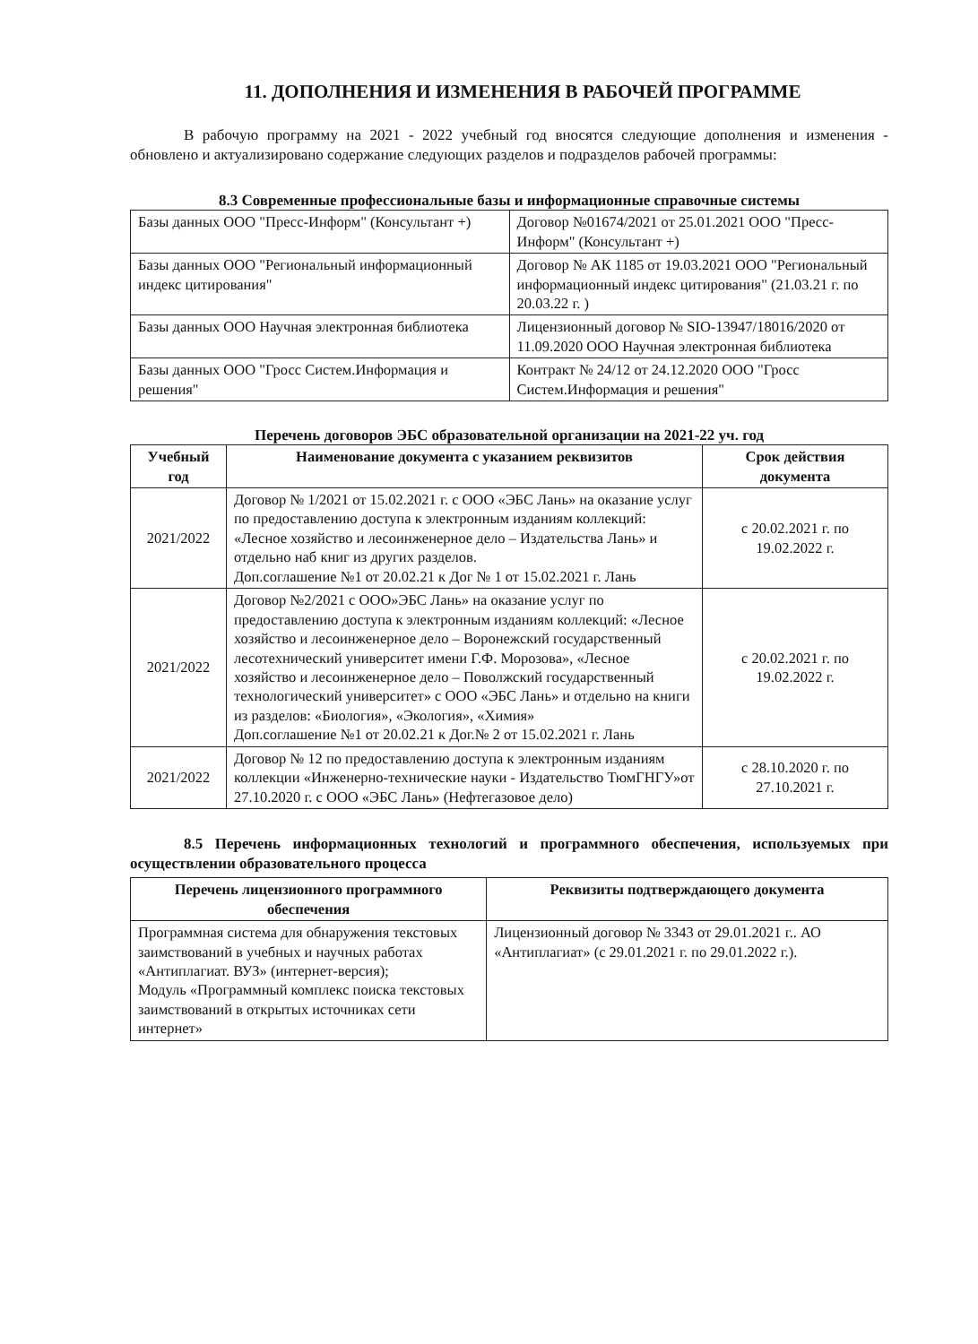11. ДОПОЛНЕНИЯ И ИЗМЕНЕНИЯ В РАБОЧЕЙ ПРОГРАММЕ
В рабочую программу на 2021 - 2022 учебный год вносятся следующие дополнения и изменения - обновлено и актуализировано содержание следующих разделов и подразделов рабочей программы:
8.3 Современные профессиональные базы и информационные справочные системы
| Базы данных ООО "Пресс-Информ" (Консультант +) | Договор №01674/2021 от 25.01.2021 ООО "Пресс-Информ" (Консультант +) |
| Базы данных ООО "Региональный информационный индекс цитирования" | Договор № АК 1185 от 19.03.2021 ООО "Региональный информационный индекс цитирования" (21.03.21 г. по 20.03.22 г. ) |
| Базы данных ООО Научная электронная библиотека | Лицензионный договор № SIO-13947/18016/2020 от 11.09.2020 ООО Научная электронная библиотека |
| Базы данных ООО "Гросс Систем.Информация и решения" | Контракт № 24/12 от 24.12.2020 ООО "Гросс Систем.Информация и решения" |
Перечень договоров ЭБС образовательной организации на 2021-22 уч. год
| Учебный год | Наименование документа с указанием реквизитов | Срок действия документа |
| --- | --- | --- |
| 2021/2022 | Договор № 1/2021 от 15.02.2021 г. с ООО «ЭБС Лань» на оказание услуг по предоставлению доступа к электронным изданиям коллекций: «Лесное хозяйство и лесоинженерное дело – Издательства Лань» и отдельно наб книг из других разделов. Доп.соглашение №1 от 20.02.21 к Дог № 1 от 15.02.2021 г. Лань | с 20.02.2021 г. по 19.02.2022 г. |
| 2021/2022 | Договор №2/2021 с ООО»ЭБС Лань» на оказание услуг по предоставлению доступа к электронным изданиям коллекций: «Лесное хозяйство и лесоинженерное дело – Воронежский государственный лесотехнический университет имени Г.Ф. Морозова», «Лесное хозяйство и лесоинженерное дело – Поволжский государственный технологический университет» с ООО «ЭБС Лань» и отдельно на книги из разделов: «Биология», «Экология», «Химия» Доп.соглашение №1 от 20.02.21 к Дог.№ 2 от 15.02.2021 г. Лань | с 20.02.2021 г. по 19.02.2022 г. |
| 2021/2022 | Договор № 12 по предоставлению доступа к электронным изданиям коллекции «Инженерно-технические науки - Издательство ТюмГНГУ»от 27.10.2020 г. с ООО «ЭБС Лань» (Нефтегазовое дело) | с 28.10.2020 г. по 27.10.2021 г. |
8.5 Перечень информационных технологий и программного обеспечения, используемых при осуществлении образовательного процесса
| Перечень лицензионного программного обеспечения | Реквизиты подтверждающего документа |
| --- | --- |
| Программная система для обнаружения текстовых заимствований в учебных и научных работах «Антиплагиат. ВУЗ» (интернет-версия); Модуль «Программный комплекс поиска текстовых заимствований в открытых источниках сети интернет» | Лицензионный договор № 3343 от 29.01.2021 г.. АО «Антиплагиат» (с 29.01.2021 г. по 29.01.2022 г.). |